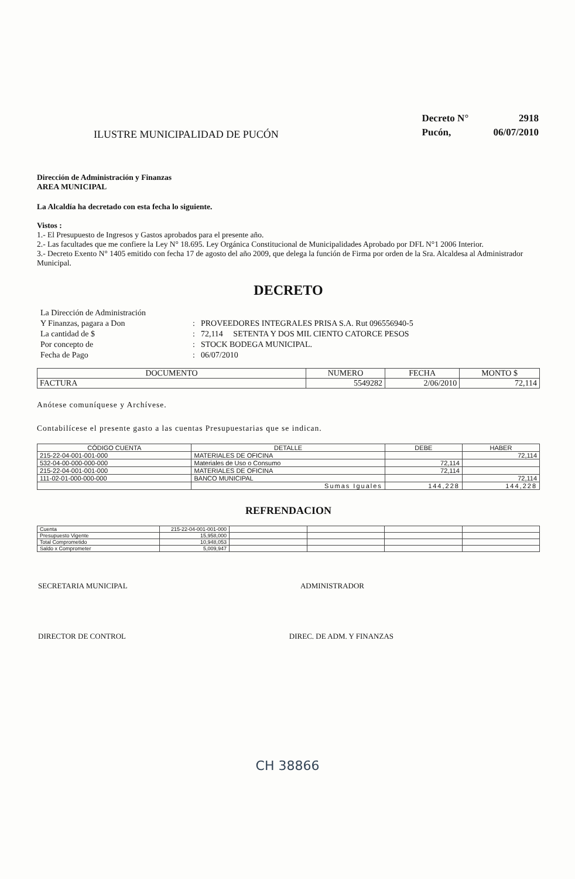ILUSTRE MUNICIPALIDAD DE PUCÓN
| Decreto N° | 2918 |
| Pucón, | 06/07/2010 |
Dirección de Administración y Finanzas
AREA MUNICIPAL
La Alcaldía ha decretado con esta fecha lo siguiente.
Vistos :
1.- El Presupuesto de Ingresos y Gastos aprobados para el presente año.
2.- Las facultades que me confiere la Ley N° 18.695. Ley Orgánica Constitucional de Municipalidades Aprobado por DFL N°1 2006 Interior.
3.- Decreto Exento N° 1405 emitido con fecha 17 de agosto del año 2009, que delega la función de Firma por orden de la Sra. Alcaldesa al Administrador Municipal.
DECRETO
| La Dirección de Administración | | |
| Y Finanzas, pagara a Don | : | PROVEEDORES INTEGRALES PRISA S.A. Rut 096556940-5 |
| La cantidad de $ | : | 72,114 SETENTA Y DOS MIL CIENTO CATORCE PESOS |
| Por concepto de | : | STOCK BODEGA MUNICIPAL. |
| Fecha de Pago | : | 06/07/2010 |
| DOCUMENTO | NUMERO | FECHA | MONTO $ |
| --- | --- | --- | --- |
| FACTURA | 5549282 | 2/06/2010 | 72,114 |
Anótese comuníquese y Archívese.
Contabilícese el presente gasto a las cuentas Presupuestarias que se indican.
| CÓDIGO CUENTA | DETALLE | DEBE | HABER |
| --- | --- | --- | --- |
| 215-22-04-001-001-000 | MATERIALES DE OFICINA | | 72,114 |
| 532-04-00-000-000-000 | Materiales de Uso o Consumo | 72,114 | |
| 215-22-04-001-001-000 | MATERIALES DE OFICINA | 72,114 | |
| 111-02-01-000-000-000 | BANCO MUNICIPAL | | 72,114 |
| | Sumas Iguales | 144,228 | 144,228 |
REFRENDACION
| Cuenta | 215-22-04-001-001-000 | | | | |
| Presupuesto Vigente | 15,958,000 | | | | |
| Total Comprometido | 10,948,053 | | | | |
| Saldo x Comprometer | 5,009,947 | | | | |
SECRETARIA MUNICIPAL ADMINISTRADOR
DIRECTOR DE CONTROL DIREC. DE ADM. Y FINANZAS
CH 38866